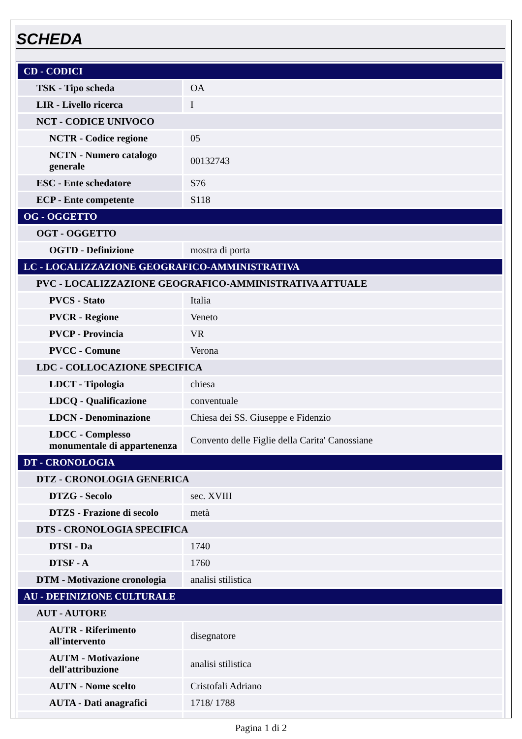SCHEDA
| CD - CODICI | |
| TSK - Tipo scheda | OA |
| LIR - Livello ricerca | I |
| NCT - CODICE UNIVOCO | |
| NCTR - Codice regione | 05 |
| NCTN - Numero catalogo generale | 00132743 |
| ESC - Ente schedatore | S76 |
| ECP - Ente competente | S118 |
| OG - OGGETTO | |
| OGT - OGGETTO | |
| OGTD - Definizione | mostra di porta |
| LC - LOCALIZZAZIONE GEOGRAFICO-AMMINISTRATIVA | |
| PVC - LOCALIZZAZIONE GEOGRAFICO-AMMINISTRATIVA ATTUALE | |
| PVCS - Stato | Italia |
| PVCR - Regione | Veneto |
| PVCP - Provincia | VR |
| PVCC - Comune | Verona |
| LDC - COLLOCAZIONE SPECIFICA | |
| LDCT - Tipologia | chiesa |
| LDCQ - Qualificazione | conventuale |
| LDCN - Denominazione | Chiesa dei SS. Giuseppe e Fidenzio |
| LDCC - Complesso monumentale di appartenenza | Convento delle Figlie della Carita' Canossiane |
| DT - CRONOLOGIA | |
| DTZ - CRONOLOGIA GENERICA | |
| DTZG - Secolo | sec. XVIII |
| DTZS - Frazione di secolo | metà |
| DTS - CRONOLOGIA SPECIFICA | |
| DTSI - Da | 1740 |
| DTSF - A | 1760 |
| DTM - Motivazione cronologia | analisi stilistica |
| AU - DEFINIZIONE CULTURALE | |
| AUT - AUTORE | |
| AUTR - Riferimento all'intervento | disegnatore |
| AUTM - Motivazione dell'attribuzione | analisi stilistica |
| AUTN - Nome scelto | Cristofali Adriano |
| AUTA - Dati anagrafici | 1718/ 1788 |
Pagina 1 di 2